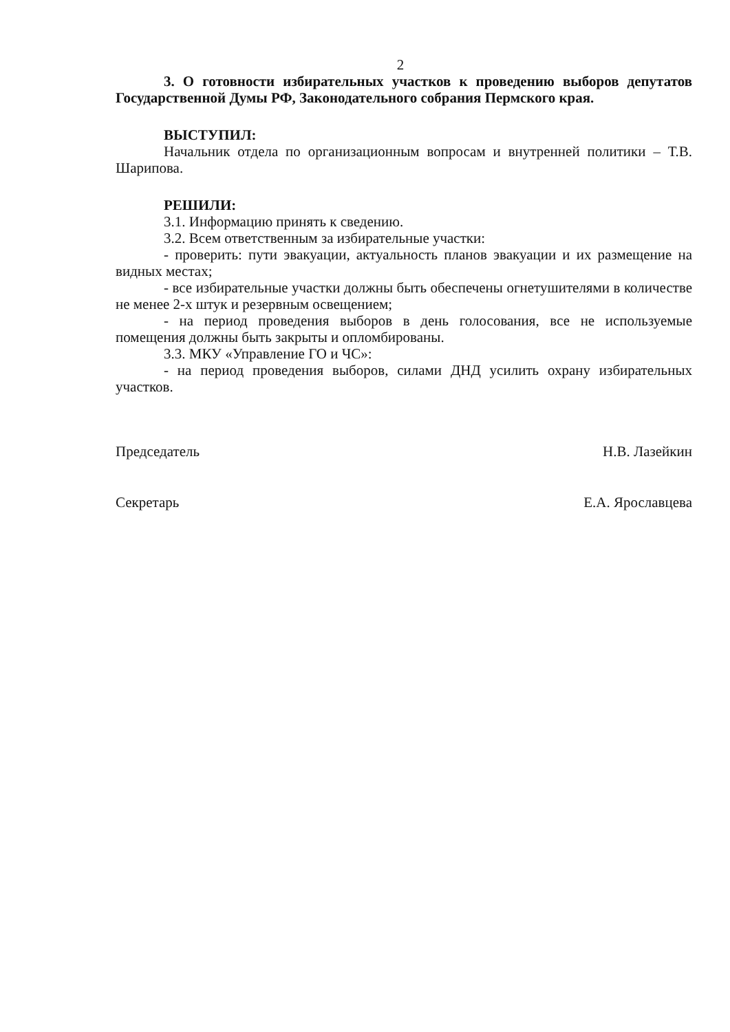2
3. О готовности избирательных участков к проведению выборов депутатов Государственной Думы РФ, Законодательного собрания Пермского края.
ВЫСТУПИЛ:
Начальник отдела по организационным вопросам и внутренней политики – Т.В. Шарипова.
РЕШИЛИ:
3.1. Информацию принять к сведению.
3.2. Всем ответственным за избирательные участки:
- проверить: пути эвакуации, актуальность планов эвакуации и их размещение на видных местах;
- все избирательные участки должны быть обеспечены огнетушителями в количестве не менее 2-х штук и резервным освещением;
- на период проведения выборов в день голосования, все не используемые помещения должны быть закрыты и опломбированы.
3.3. МКУ «Управление ГО и ЧС»:
- на период проведения выборов, силами ДНД усилить охрану избирательных участков.
Председатель Н.В. Лазейкин
Секретарь Е.А. Ярославцева